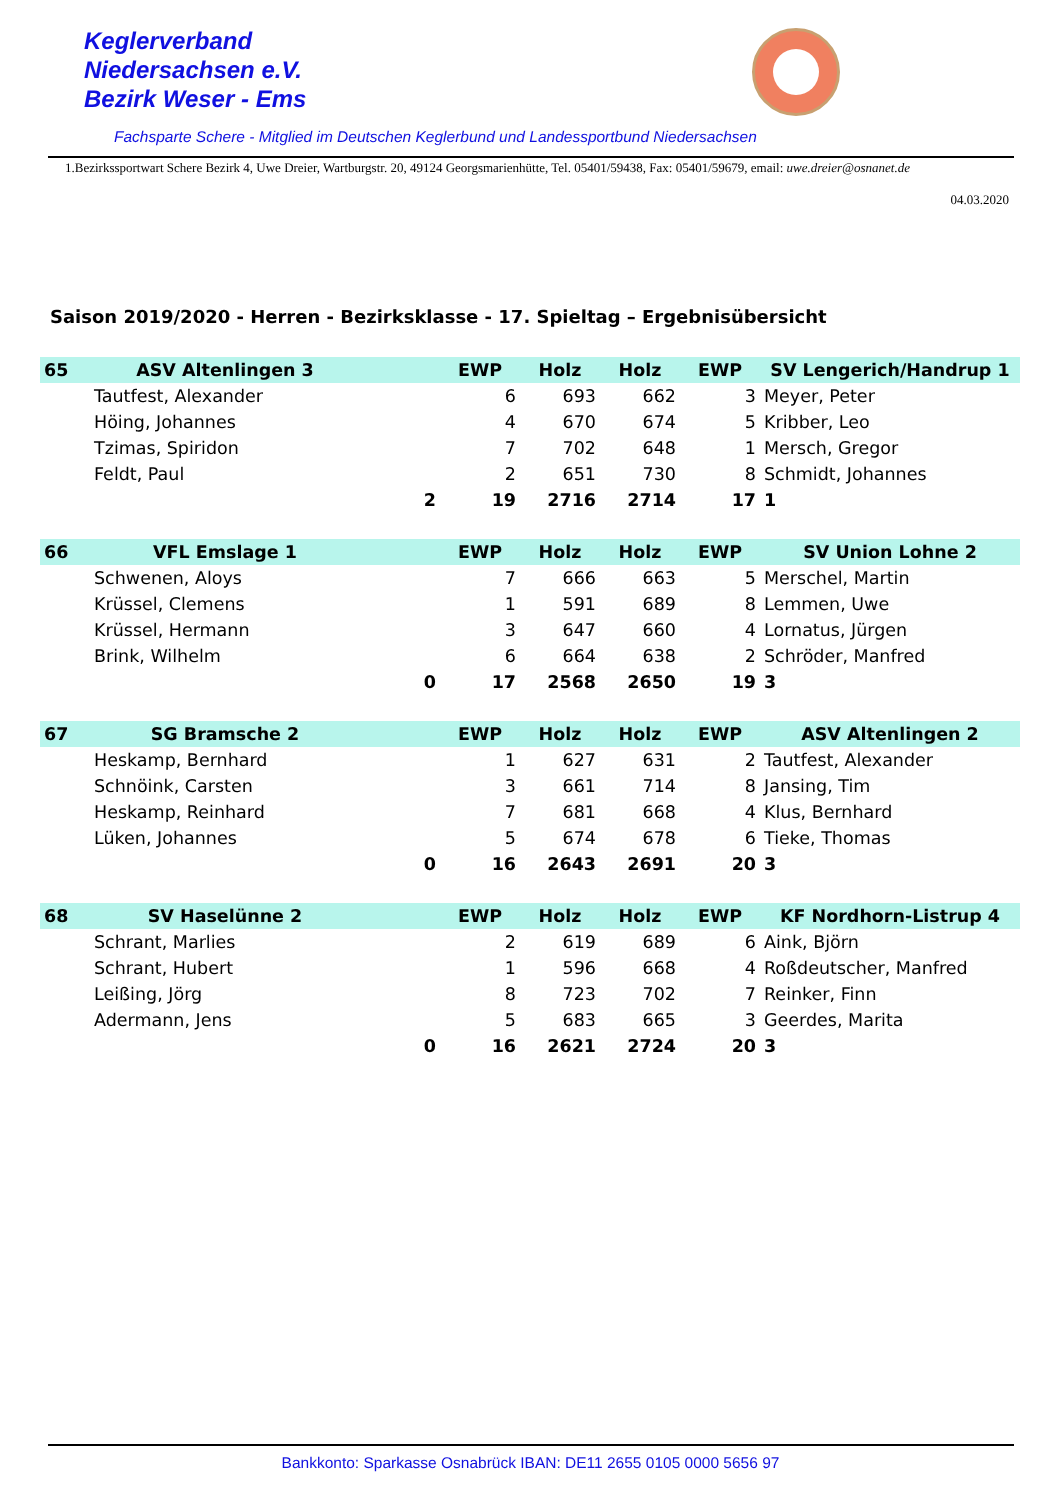Keglerverband
Niedersachsen e.V.
Bezirk Weser - Ems
Fachsparte Schere - Mitglied im Deutschen Keglerbund und Landessportbund Niedersachsen
1.Bezirkssportwart Schere Bezirk 4, Uwe Dreier, Wartburgstr. 20, 49124 Georgsmarienhütte, Tel. 05401/59438, Fax: 05401/59679, email: uwe.dreier@osnanet.de
04.03.2020
Saison 2019/2020 - Herren - Bezirksklasse - 17. Spieltag – Ergebnisübersicht
| 65 | ASV Altenlingen 3 | | EWP | Holz | Holz | EWP | SV Lengerich/Handrup 1 |
| --- | --- | --- | --- | --- | --- | --- | --- |
| | Tautfest, Alexander | | 6 | 693 | 662 | 3 | Meyer, Peter |
| | Höing, Johannes | | 4 | 670 | 674 | 5 | Kribber, Leo |
| | Tzimas, Spiridon | | 7 | 702 | 648 | 1 | Mersch, Gregor |
| | Feldt, Paul | | 2 | 651 | 730 | 8 | Schmidt, Johannes |
| | | 2 | 19 | 2716 | 2714 | 17 | 1 |
| 66 | VFL Emslage 1 | | EWP | Holz | Holz | EWP | SV Union Lohne 2 |
| --- | --- | --- | --- | --- | --- | --- | --- |
| | Schwenen, Aloys | | 7 | 666 | 663 | 5 | Merschel, Martin |
| | Krüssel, Clemens | | 1 | 591 | 689 | 8 | Lemmen, Uwe |
| | Krüssel, Hermann | | 3 | 647 | 660 | 4 | Lornatus, Jürgen |
| | Brink, Wilhelm | | 6 | 664 | 638 | 2 | Schröder, Manfred |
| | | 0 | 17 | 2568 | 2650 | 19 | 3 |
| 67 | SG Bramsche 2 | | EWP | Holz | Holz | EWP | ASV Altenlingen 2 |
| --- | --- | --- | --- | --- | --- | --- | --- |
| | Heskamp, Bernhard | | 1 | 627 | 631 | 2 | Tautfest, Alexander |
| | Schnöink, Carsten | | 3 | 661 | 714 | 8 | Jansing, Tim |
| | Heskamp, Reinhard | | 7 | 681 | 668 | 4 | Klus, Bernhard |
| | Lüken, Johannes | | 5 | 674 | 678 | 6 | Tieke, Thomas |
| | | 0 | 16 | 2643 | 2691 | 20 | 3 |
| 68 | SV Haselünne 2 | | EWP | Holz | Holz | EWP | KF Nordhorn-Listrup 4 |
| --- | --- | --- | --- | --- | --- | --- | --- |
| | Schrant, Marlies | | 2 | 619 | 689 | 6 | Aink, Björn |
| | Schrant, Hubert | | 1 | 596 | 668 | 4 | Roßdeutscher, Manfred |
| | Leißing, Jörg | | 8 | 723 | 702 | 7 | Reinker, Finn |
| | Adermann, Jens | | 5 | 683 | 665 | 3 | Geerdes, Marita |
| | | 0 | 16 | 2621 | 2724 | 20 | 3 |
Bankkonto: Sparkasse Osnabrück IBAN: DE11 2655 0105 0000 5656 97